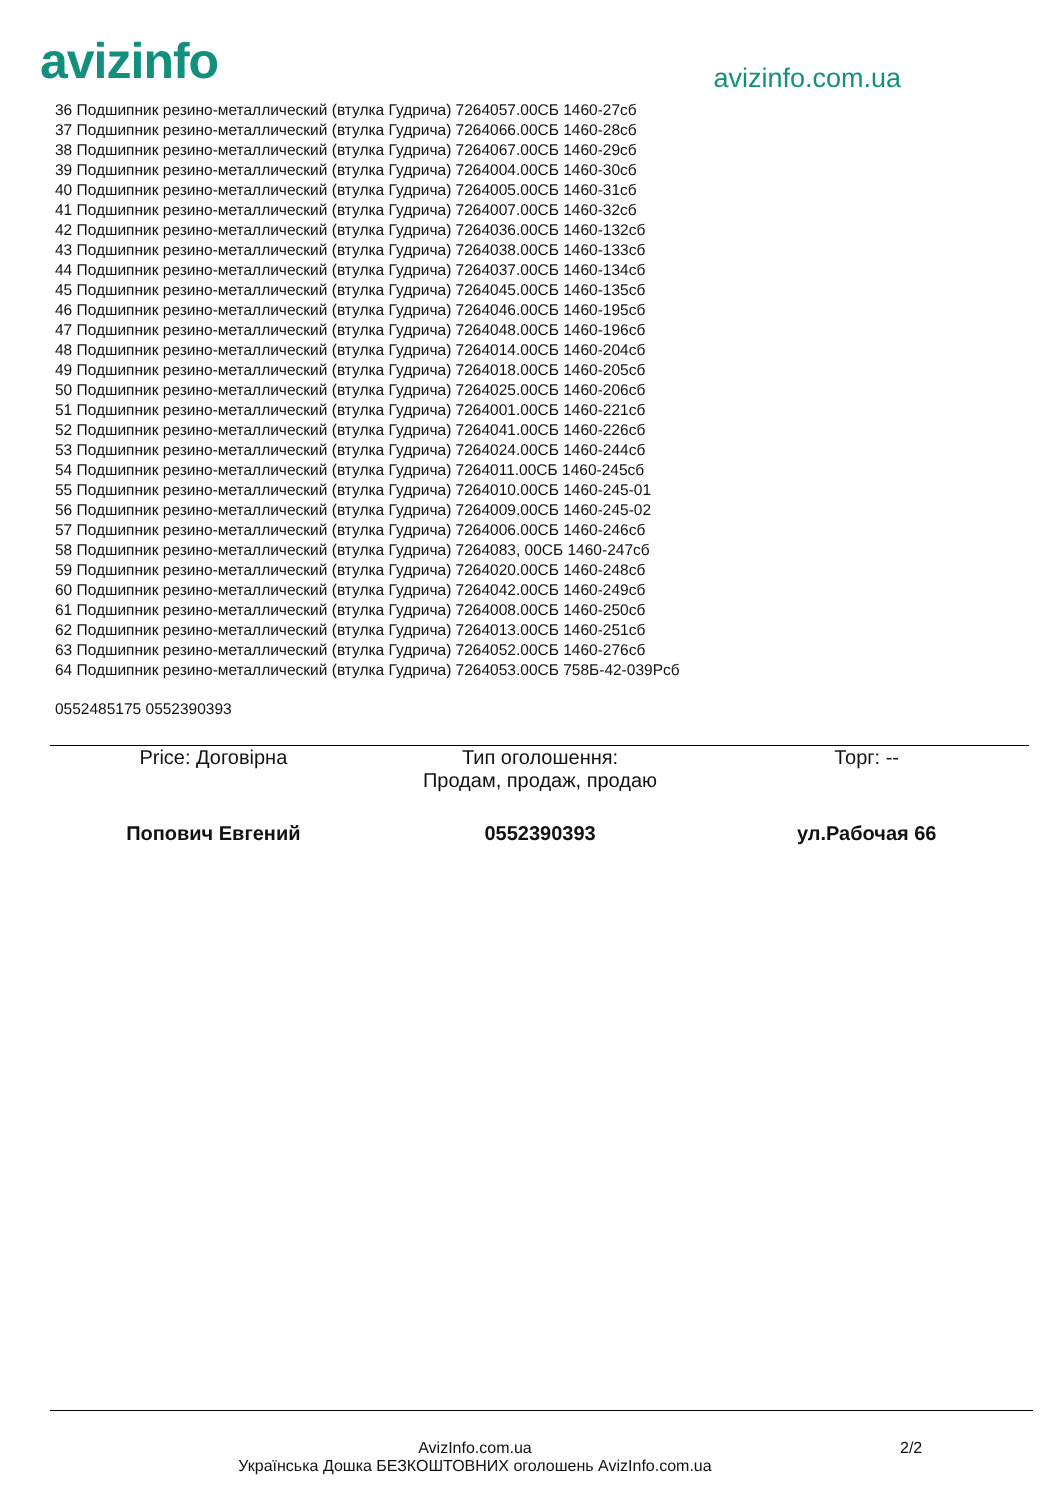avizinfo
avizinfo.com.ua
36 Подшипник резино-металлический (втулка Гудрича) 7264057.00СБ 1460-27сб
37 Подшипник резино-металлический (втулка Гудрича) 7264066.00СБ 1460-28сб
38 Подшипник резино-металлический (втулка Гудрича) 7264067.00СБ 1460-29сб
39 Подшипник резино-металлический (втулка Гудрича) 7264004.00СБ 1460-30сб
40 Подшипник резино-металлический (втулка Гудрича) 7264005.00СБ 1460-31сб
41 Подшипник резино-металлический (втулка Гудрича) 7264007.00СБ 1460-32сб
42 Подшипник резино-металлический (втулка Гудрича) 7264036.00СБ 1460-132сб
43 Подшипник резино-металлический (втулка Гудрича) 7264038.00СБ 1460-133сб
44 Подшипник резино-металлический (втулка Гудрича) 7264037.00СБ 1460-134сб
45 Подшипник резино-металлический (втулка Гудрича) 7264045.00СБ 1460-135сб
46 Подшипник резино-металлический (втулка Гудрича) 7264046.00СБ 1460-195сб
47 Подшипник резино-металлический (втулка Гудрича) 7264048.00СБ 1460-196сб
48 Подшипник резино-металлический (втулка Гудрича) 7264014.00СБ 1460-204сб
49 Подшипник резино-металлический (втулка Гудрича) 7264018.00СБ 1460-205сб
50 Подшипник резино-металлический (втулка Гудрича) 7264025.00СБ 1460-206сб
51 Подшипник резино-металлический (втулка Гудрича) 7264001.00СБ 1460-221сб
52 Подшипник резино-металлический (втулка Гудрича) 7264041.00СБ 1460-226сб
53 Подшипник резино-металлический (втулка Гудрича) 7264024.00СБ 1460-244сб
54 Подшипник резино-металлический (втулка Гудрича) 7264011.00СБ 1460-245сб
55 Подшипник резино-металлический (втулка Гудрича) 7264010.00СБ 1460-245-01
56 Подшипник резино-металлический (втулка Гудрича) 7264009.00СБ 1460-245-02
57 Подшипник резино-металлический (втулка Гудрича) 7264006.00СБ 1460-246сб
58 Подшипник резино-металлический (втулка Гудрича) 7264083, 00СБ 1460-247сб
59 Подшипник резино-металлический (втулка Гудрича) 7264020.00СБ 1460-248сб
60 Подшипник резино-металлический (втулка Гудрича) 7264042.00СБ 1460-249сб
61 Подшипник резино-металлический (втулка Гудрича) 7264008.00СБ 1460-250сб
62 Подшипник резино-металлический (втулка Гудрича) 7264013.00СБ 1460-251сб
63 Подшипник резино-металлический (втулка Гудрича) 7264052.00СБ 1460-276сб
64 Подшипник резино-металлический (втулка Гудрича) 7264053.00СБ 758Б-42-039Рсб
0552485175 0552390393
Price: Договірна Тип оголошення:
Продам, продаж, продаю
Торг: --
Попович Евгений 0552390393 ул.Рабочая 66
AvizInfo.com.ua
Українська Дошка БЕЗКОШТОВНИХ оголошень AvizInfo.com.ua
2/2